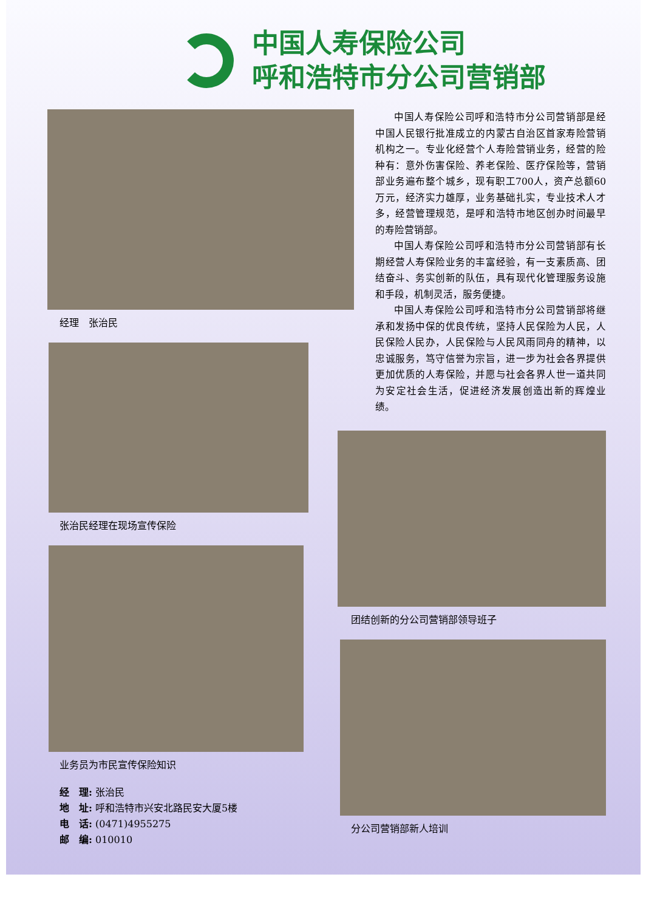中国人寿保险公司
呼和浩特市分公司营销部
经理　张治民
张治民经理在现场宣传保险
业务员为市民宣传保险知识
经　理: 张治民
地　址: 呼和浩特市兴安北路民安大厦5楼
电　话: (0471)4955275
邮　编: 010010
中国人寿保险公司呼和浩特市分公司营销部是经中国人民银行批准成立的内蒙古自治区首家寿险营销机构之一。专业化经营个人寿险营销业务，经营的险种有：意外伤害保险、养老保险、医疗保险等，营销部业务遍布整个城乡，现有职工700人，资产总额60万元，经济实力雄厚，业务基础扎实，专业技术人才多，经营管理规范，是呼和浩特市地区创办时间最早的寿险营销部。
中国人寿保险公司呼和浩特市分公司营销部有长期经营人寿保险业务的丰富经验，有一支素质高、团结奋斗、务实创新的队伍，具有现代化管理服务设施和手段，机制灵活，服务便捷。
中国人寿保险公司呼和浩特市分公司营销部将继承和发扬中保的优良传统，坚持人民保险为人民，人民保险人民办，人民保险与人民风雨同舟的精神，以忠诚服务，笃守信誉为宗旨，进一步为社会各界提供更加优质的人寿保险，并愿与社会各界人世一道共同为安定社会生活，促进经济发展创造出新的辉煌业绩。
团结创新的分公司营销部领导班子
分公司营销部新人培训